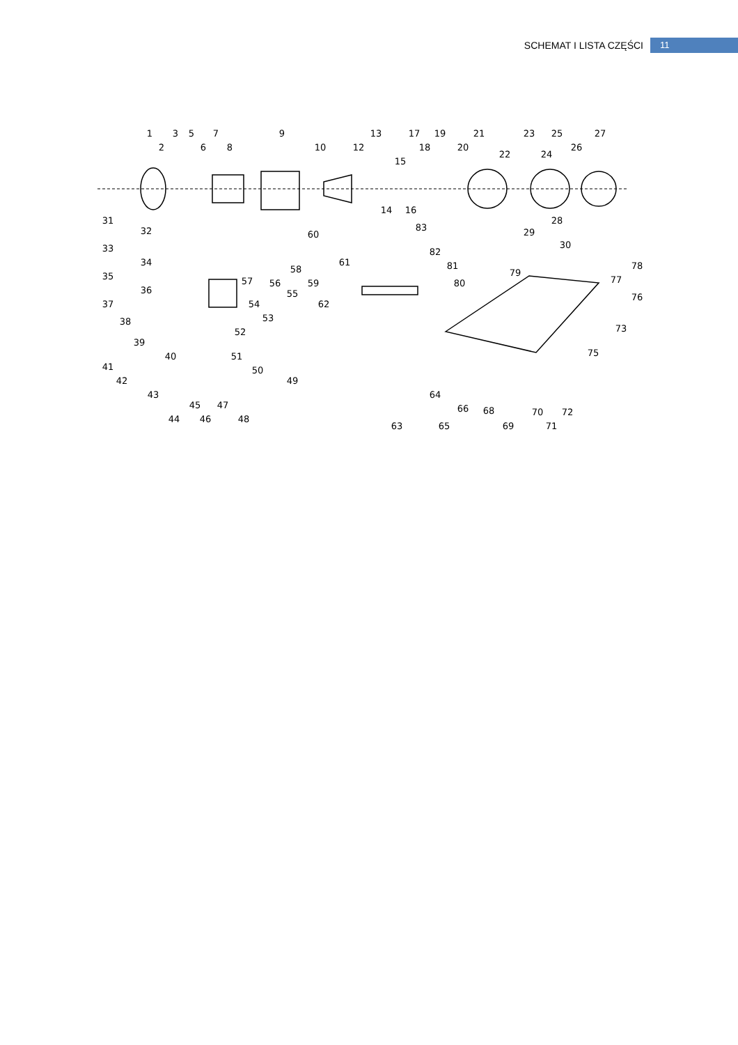SCHEMAT I LISTA CZĘŚCI 11
1
2
3
5
6
7
8
9
10
12
13
14
15
16
17
18
19
20
21
22
23
24
25
26
27
28
29
30
31
32
33
34
35
36
37
38
39
40
41
42
43
44
45
46
47
48
49
50
51
52
53
54
55
56
57
58
59
60
61
62
63
64
65
66
68
69
70
71
72
73
75
76
77
78
79
80
81
82
83